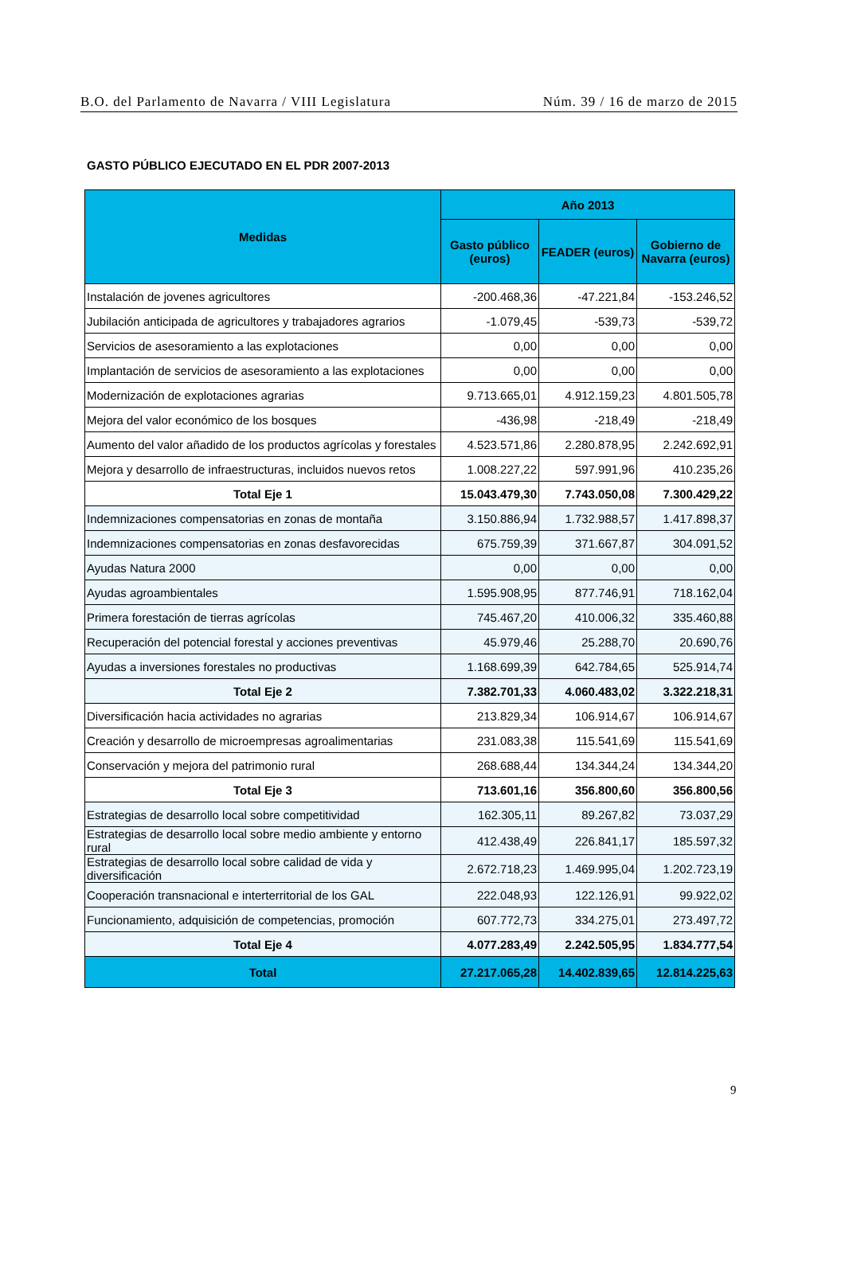B.O. del Parlamento de Navarra / VIII Legislatura Núm. 39 / 16 de marzo de 2015
GASTO PÚBLICO EJECUTADO EN EL PDR 2007-2013
| Medidas | Año 2013 | | |
| --- | --- | --- | --- |
| | Gasto público (euros) | FEADER (euros) | Gobierno de Navarra (euros) |
| Instalación de jovenes agricultores | -200.468,36 | -47.221,84 | -153.246,52 |
| Jubilación anticipada de agricultores y trabajadores agrarios | -1.079,45 | -539,73 | -539,72 |
| Servicios de asesoramiento a las explotaciones | 0,00 | 0,00 | 0,00 |
| Implantación de servicios de asesoramiento a las explotaciones | 0,00 | 0,00 | 0,00 |
| Modernización de explotaciones agrarias | 9.713.665,01 | 4.912.159,23 | 4.801.505,78 |
| Mejora del valor económico de los bosques | -436,98 | -218,49 | -218,49 |
| Aumento del valor añadido de los productos agrícolas y forestales | 4.523.571,86 | 2.280.878,95 | 2.242.692,91 |
| Mejora y desarrollo de infraestructuras, incluidos nuevos retos | 1.008.227,22 | 597.991,96 | 410.235,26 |
| Total Eje 1 | 15.043.479,30 | 7.743.050,08 | 7.300.429,22 |
| Indemnizaciones compensatorias en zonas de montaña | 3.150.886,94 | 1.732.988,57 | 1.417.898,37 |
| Indemnizaciones compensatorias en zonas desfavorecidas | 675.759,39 | 371.667,87 | 304.091,52 |
| Ayudas Natura 2000 | 0,00 | 0,00 | 0,00 |
| Ayudas agroambientales | 1.595.908,95 | 877.746,91 | 718.162,04 |
| Primera forestación de tierras agrícolas | 745.467,20 | 410.006,32 | 335.460,88 |
| Recuperación del potencial forestal y acciones preventivas | 45.979,46 | 25.288,70 | 20.690,76 |
| Ayudas a inversiones forestales no productivas | 1.168.699,39 | 642.784,65 | 525.914,74 |
| Total Eje 2 | 7.382.701,33 | 4.060.483,02 | 3.322.218,31 |
| Diversificación hacia actividades no agrarias | 213.829,34 | 106.914,67 | 106.914,67 |
| Creación y desarrollo de microempresas agroalimentarias | 231.083,38 | 115.541,69 | 115.541,69 |
| Conservación y mejora del patrimonio rural | 268.688,44 | 134.344,24 | 134.344,20 |
| Total Eje 3 | 713.601,16 | 356.800,60 | 356.800,56 |
| Estrategias de desarrollo local sobre competitividad | 162.305,11 | 89.267,82 | 73.037,29 |
| Estrategias de desarrollo local sobre medio ambiente y entorno rural | 412.438,49 | 226.841,17 | 185.597,32 |
| Estrategias de desarrollo local sobre calidad de vida y diversificación | 2.672.718,23 | 1.469.995,04 | 1.202.723,19 |
| Cooperación transnacional e interterritorial de los GAL | 222.048,93 | 122.126,91 | 99.922,02 |
| Funcionamiento, adquisición de competencias, promoción | 607.772,73 | 334.275,01 | 273.497,72 |
| Total Eje 4 | 4.077.283,49 | 2.242.505,95 | 1.834.777,54 |
| Total | 27.217.065,28 | 14.402.839,65 | 12.814.225,63 |
9